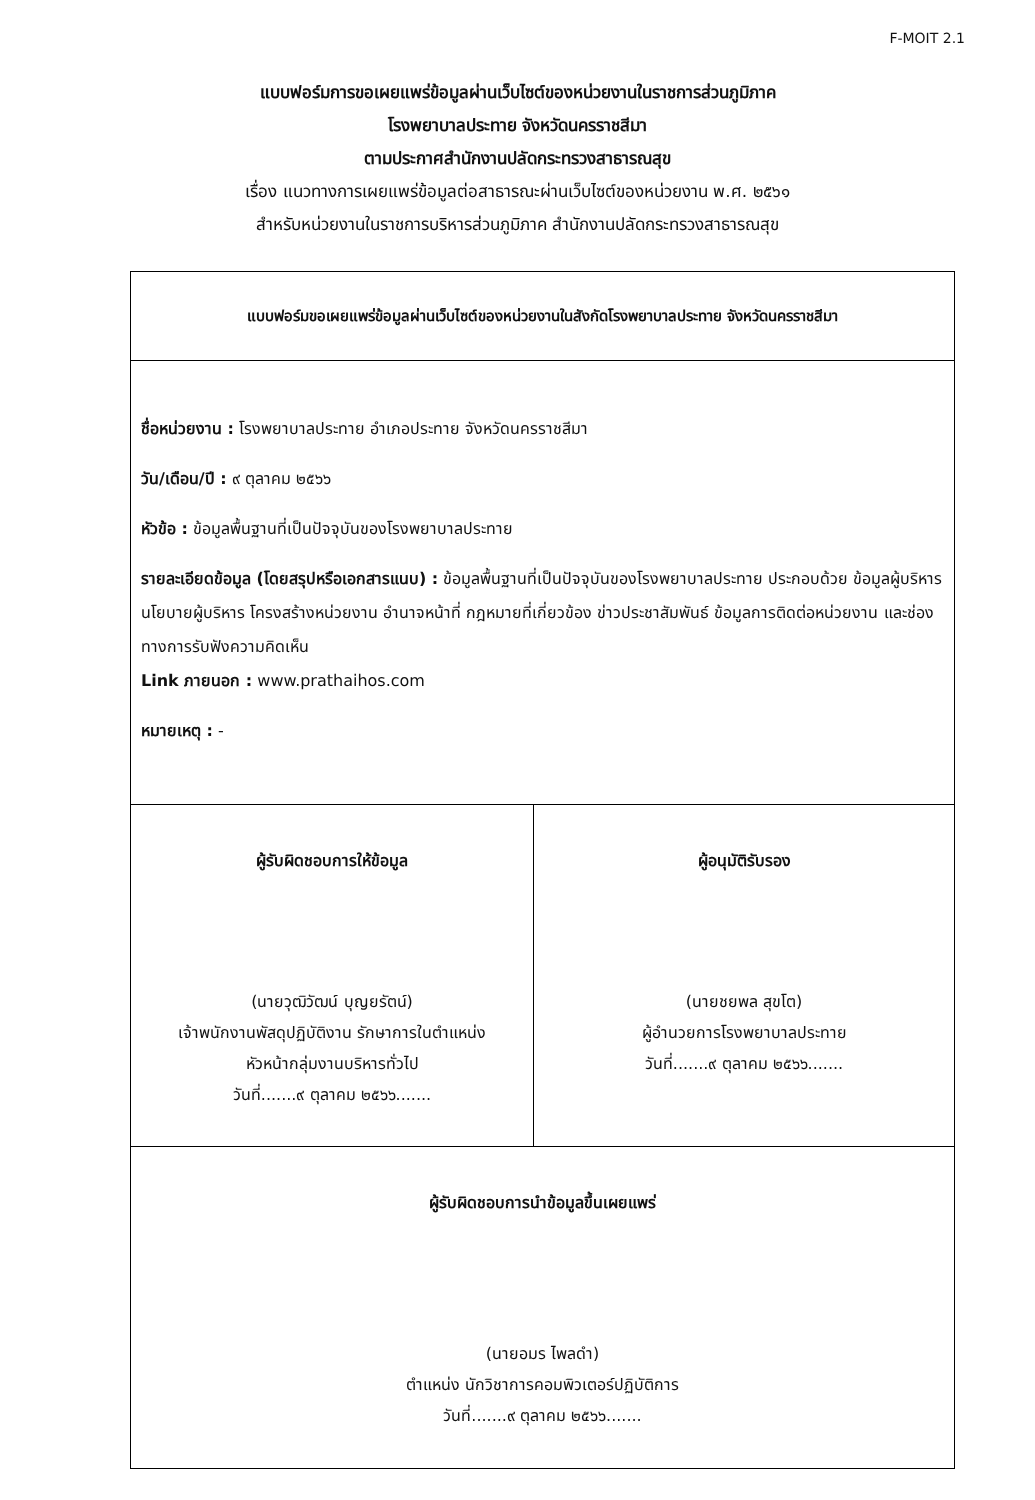F-MOIT 2.1
แบบฟอร์มการขอเผยแพร่ข้อมูลผ่านเว็บไซต์ของหน่วยงานในราชการส่วนภูมิภาค
โรงพยาบาลประทาย จังหวัดนครราชสีมา
ตามประกาศสำนักงานปลัดกระทรวงสาธารณสุข
เรื่อง แนวทางการเผยแพร่ข้อมูลต่อสาธารณะผ่านเว็บไซต์ของหน่วยงาน พ.ศ. ๒๕๖๑
สำหรับหน่วยงานในราชการบริหารส่วนภูมิภาค สำนักงานปลัดกระทรวงสาธารณสุข
| แบบฟอร์มขอเผยแพร่ข้อมูลผ่านเว็บไซต์ของหน่วยงานในสังกัดโรงพยาบาลประทาย จังหวัดนครราชสีมา | |
| ชื่อหน่วยงาน : โรงพยาบาลประทาย อำเภอประทาย จังหวัดนครราชสีมา วัน/เดือน/ปี : ๙ ตุลาคม ๒๕๖๖ หัวข้อ : ข้อมูลพื้นฐานที่เป็นปัจจุบันของโรงพยาบาลประทาย รายละเอียดข้อมูล (โดยสรุปหรือเอกสารแนบ) : ข้อมูลพื้นฐานที่เป็นปัจจุบันของโรงพยาบาลประทาย ประกอบด้วย ข้อมูลผู้บริหาร นโยบายผู้บริหาร โครงสร้างหน่วยงาน อำนาจหน้าที่ กฎหมายที่เกี่ยวข้อง ข่าวประชาสัมพันธ์ ข้อมูลการติดต่อหน่วยงาน และช่องทางการรับฟังความคิดเห็น Link ภายนอก : www.prathaihos.com หมายเหตุ : - | |
| ผู้รับผิดชอบการให้ข้อมูล (นายวุฒิวัฒน์ บุญยรัตน์) เจ้าพนักงานพัสดุปฏิบัติงาน รักษาการในตำแหน่ง หัวหน้ากลุ่มงานบริหารทั่วไป วันที่.......๙ ตุลาคม ๒๕๖๖....... | ผู้อนุมัติรับรอง (นายชยพล สุขโต) ผู้อำนวยการโรงพยาบาลประทาย วันที่.......๙ ตุลาคม ๒๕๖๖....... |
| ผู้รับผิดชอบการนำข้อมูลขึ้นเผยแพร่ (นายอมร ไพลดำ) ตำแหน่ง นักวิชาการคอมพิวเตอร์ปฏิบัติการ วันที่.......๙ ตุลาคม ๒๕๖๖....... | |